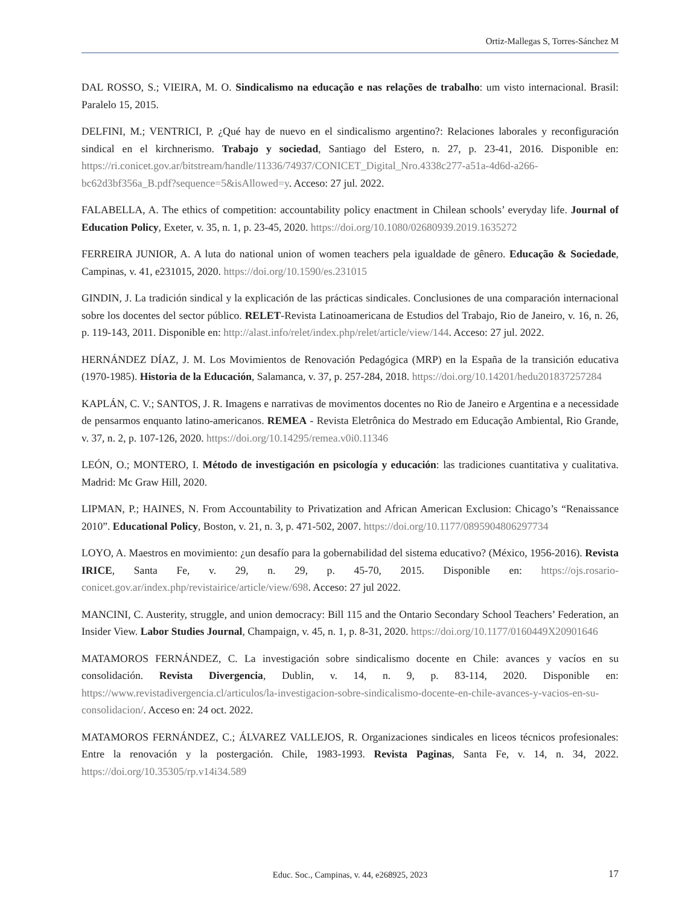Ortiz-Mallegas S, Torres-Sánchez M
DAL ROSSO, S.; VIEIRA, M. O. Sindicalismo na educação e nas relações de trabalho: um visto internacional. Brasil: Paralelo 15, 2015.
DELFINI, M.; VENTRICI, P. ¿Qué hay de nuevo en el sindicalismo argentino?: Relaciones laborales y reconfiguración sindical en el kirchnerismo. Trabajo y sociedad, Santiago del Estero, n. 27, p. 23-41, 2016. Disponible en: https://ri.conicet.gov.ar/bitstream/handle/11336/74937/CONICET_Digital_Nro.4338c277-a51a-4d6d-a266-bc62d3bf356a_B.pdf?sequence=5&isAllowed=y. Acceso: 27 jul. 2022.
FALABELLA, A. The ethics of competition: accountability policy enactment in Chilean schools’ everyday life. Journal of Education Policy, Exeter, v. 35, n. 1, p. 23-45, 2020. https://doi.org/10.1080/02680939.2019.1635272
FERREIRA JUNIOR, A. A luta do national union of women teachers pela igualdade de gênero. Educação & Sociedade, Campinas, v. 41, e231015, 2020. https://doi.org/10.1590/es.231015
GINDIN, J. La tradición sindical y la explicación de las prácticas sindicales. Conclusiones de una comparación internacional sobre los docentes del sector público. RELET-Revista Latinoamericana de Estudios del Trabajo, Rio de Janeiro, v. 16, n. 26, p. 119-143, 2011. Disponible en: http://alast.info/relet/index.php/relet/article/view/144. Acceso: 27 jul. 2022.
HERNÁNDEZ DÍAZ, J. M. Los Movimientos de Renovación Pedagógica (MRP) en la España de la transición educativa (1970-1985). Historia de la Educación, Salamanca, v. 37, p. 257-284, 2018. https://doi.org/10.14201/hedu201837257284
KAPLÁN, C. V.; SANTOS, J. R. Imagens e narrativas de movimentos docentes no Rio de Janeiro e Argentina e a necessidade de pensarmos enquanto latino-americanos. REMEA - Revista Eletrônica do Mestrado em Educação Ambiental, Rio Grande, v. 37, n. 2, p. 107-126, 2020. https://doi.org/10.14295/remea.v0i0.11346
LEÓN, O.; MONTERO, I. Método de investigación en psicología y educación: las tradiciones cuantitativa y cualitativa. Madrid: Mc Graw Hill, 2020.
LIPMAN, P.; HAINES, N. From Accountability to Privatization and African American Exclusion: Chicago’s “Renaissance 2010”. Educational Policy, Boston, v. 21, n. 3, p. 471-502, 2007. https://doi.org/10.1177/0895904806297734
LOYO, A. Maestros en movimiento: ¿un desafío para la gobernabilidad del sistema educativo? (México, 1956-2016). Revista IRICE, Santa Fe, v. 29, n. 29, p. 45-70, 2015. Disponible en: https://ojs.rosario-conicet.gov.ar/index.php/revistairice/article/view/698. Acceso: 27 jul 2022.
MANCINI, C. Austerity, struggle, and union democracy: Bill 115 and the Ontario Secondary School Teachers’ Federation, an Insider View. Labor Studies Journal, Champaign, v. 45, n. 1, p. 8-31, 2020. https://doi.org/10.1177/0160449X20901646
MATAMOROS FERNÁNDEZ, C. La investigación sobre sindicalismo docente en Chile: avances y vacíos en su consolidación. Revista Divergencia, Dublin, v. 14, n. 9, p. 83-114, 2020. Disponible en: https://www.revistadivergencia.cl/articulos/la-investigacion-sobre-sindicalismo-docente-en-chile-avances-y-vacios-en-su-consolidacion/. Acceso en: 24 oct. 2022.
MATAMOROS FERNÁNDEZ, C.; ÁLVAREZ VALLEJOS, R. Organizaciones sindicales en liceos técnicos profesionales: Entre la renovación y la postergación. Chile, 1983-1993. Revista Paginas, Santa Fe, v. 14, n. 34, 2022. https://doi.org/10.35305/rp.v14i34.589
Educ. Soc., Campinas, v. 44, e268925, 2023
17